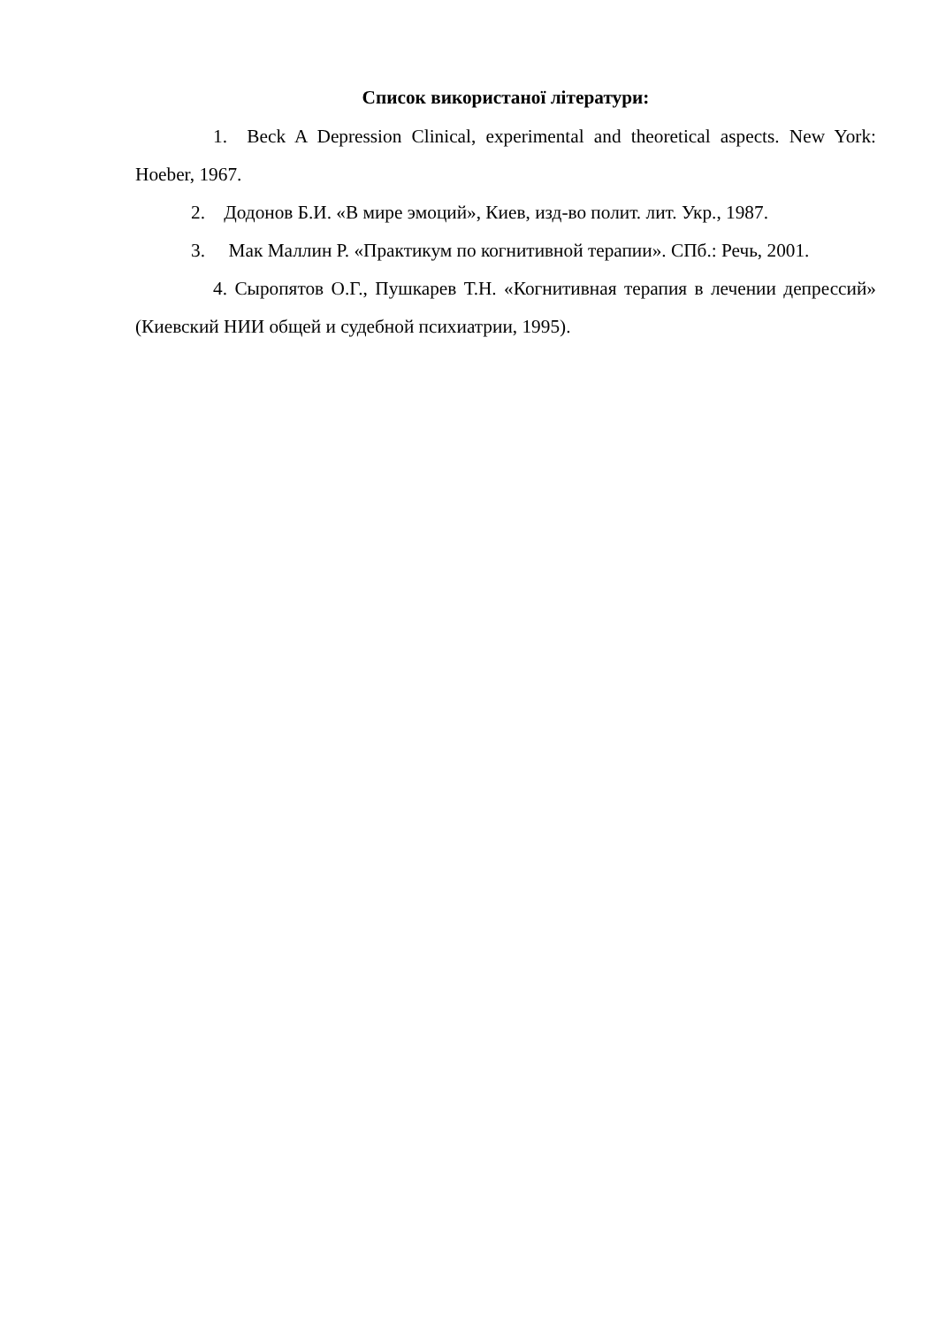Список використаної літератури:
1. Beck A Depression Clinical, experimental and theoretical aspects. New York: Hoeber, 1967.
2. Додонов Б.И. «В мире эмоций», Киев, изд-во полит. лит. Укр., 1987.
3. Мак Маллин Р. «Практикум по когнитивной терапии». СПб.: Речь, 2001.
4. Сыропятов О.Г., Пушкарев Т.Н. «Когнитивная терапия в лечении депрессий» (Киевский НИИ общей и судебной психиатрии, 1995).